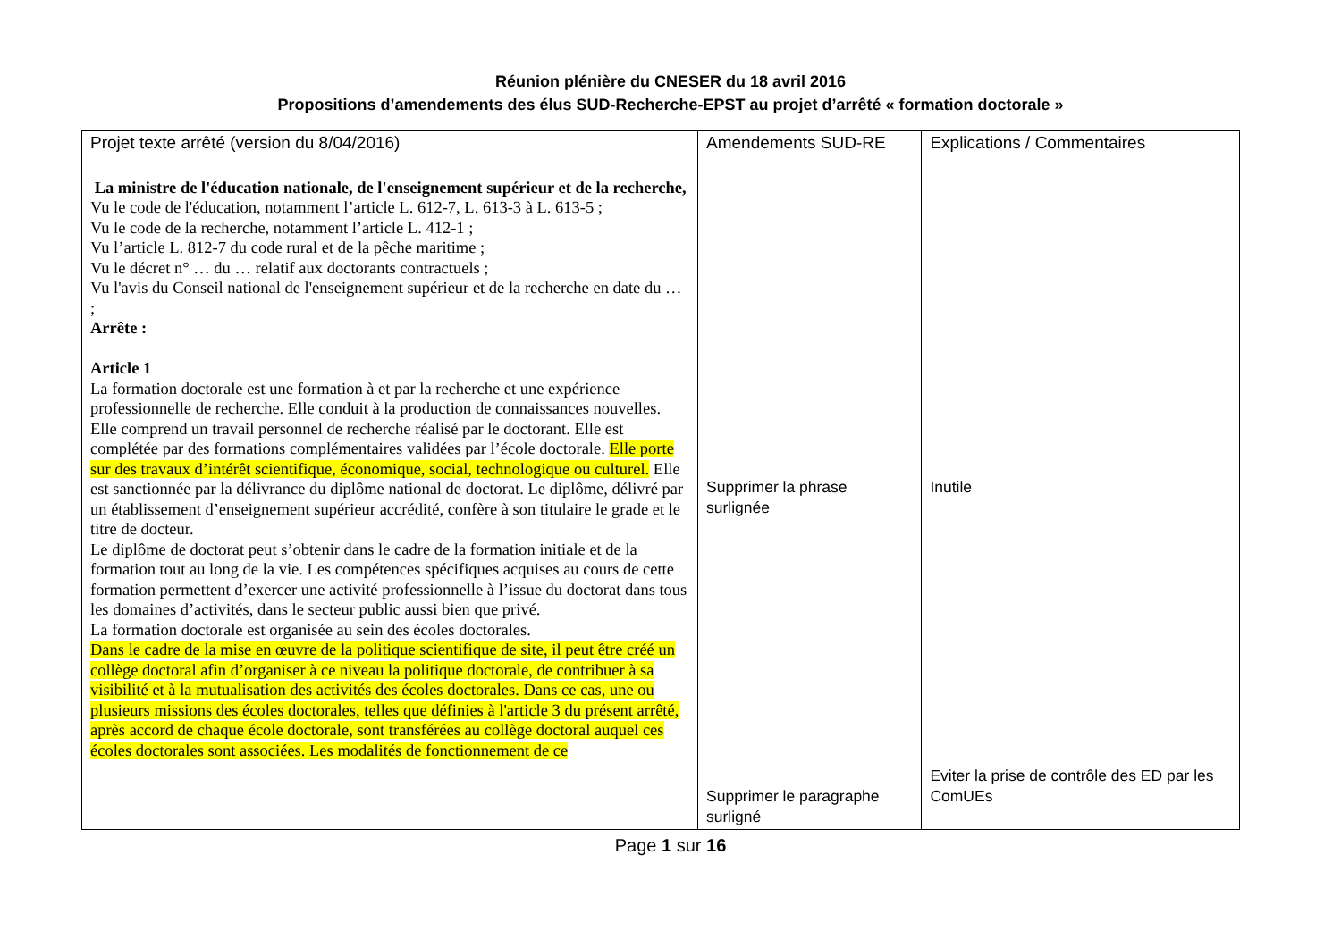Réunion plénière du CNESER du 18 avril 2016
Propositions d’amendements des élus SUD-Recherche-EPST au projet d’arrêté « formation doctorale »
| Projet texte arrêté (version du 8/04/2016) | Amendements SUD-RE | Explications / Commentaires |
| --- | --- | --- |
| La ministre de l'éducation nationale, de l'enseignement supérieur et de la recherche, Vu le code de l'éducation, notamment l’article L. 612-7, L. 613-3 à L. 613-5 ; Vu le code de la recherche, notamment l’article L. 412-1 ; Vu l’article L. 812-7 du code rural et de la pêche maritime ; Vu le décret n° … du … relatif aux doctorants contractuels ; Vu l'avis du Conseil national de l'enseignement supérieur et de la recherche en date du … ; Arrête : Article 1 La formation doctorale est une formation à et par la recherche et une expérience professionnelle de recherche. Elle conduit à la production de connaissances nouvelles. Elle comprend un travail personnel de recherche réalisé par le doctorant. Elle est complétée par des formations complémentaires validées par l’école doctorale. Elle porte sur des travaux d’intérêt scientifique, économique, social, technologique ou culturel. Elle est sanctionnée par la délivrance du diplôme national de doctorat. Le diplôme, délivré par un établissement d’enseignement supérieur accrédité, confère à son titulaire le grade et le titre de docteur. Le diplôme de doctorat peut s’obtenir dans le cadre de la formation initiale et de la formation tout au long de la vie. Les compétences spécifiques acquises au cours de cette formation permettent d’exercer une activité professionnelle à l’issue du doctorat dans tous les domaines d’activités, dans le secteur public aussi bien que privé. La formation doctorale est organisée au sein des écoles doctorales. Dans le cadre de la mise en œuvre de la politique scientifique de site, il peut être créé un collège doctoral afin d’organiser à ce niveau la politique doctorale, de contribuer à sa visibilité et à la mutualisation des activités des écoles doctorales. Dans ce cas, une ou plusieurs missions des écoles doctorales, telles que définies à l'article 3 du présent arrêté, après accord de chaque école doctorale, sont transférées au collège doctoral auquel ces écoles doctorales sont associées. Les modalités de fonctionnement de ce | Supprimer la phrase surlignée Supprimer le paragraphe surligné | Inutile Eviter la prise de contrôle des ED par les ComUEs |
Page 1 sur 16